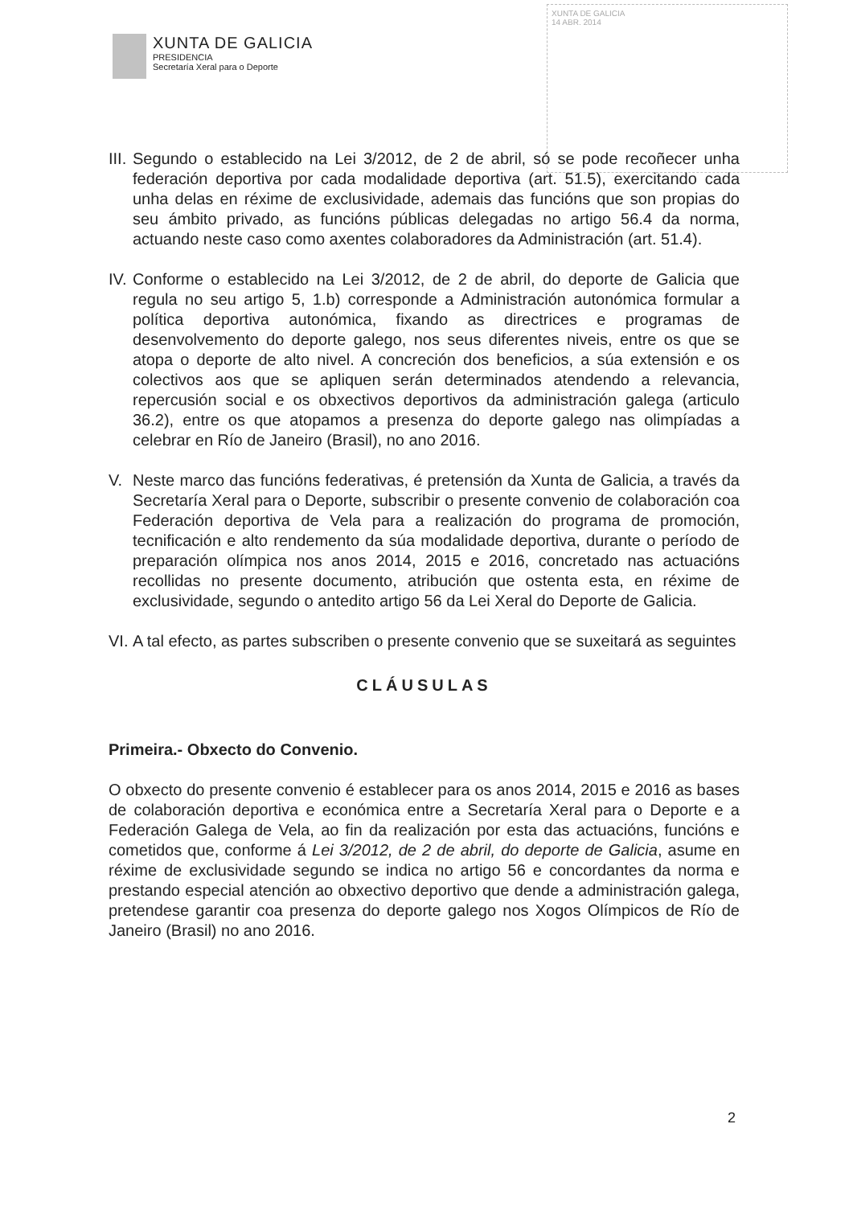XUNTA DE GALICIA
PRESIDENCIA
Secretaría Xeral para o Deporte
XUNTA DE GALICIA
14 ABR. 2014
III. Segundo o establecido na Lei 3/2012, de 2 de abril, só se pode recoñecer unha federación deportiva por cada modalidade deportiva (art. 51.5), exercitando cada unha delas en réxime de exclusividade, ademais das funcións que son propias do seu ámbito privado, as funcións públicas delegadas no artigo 56.4 da norma, actuando neste caso como axentes colaboradores da Administración (art. 51.4).
IV. Conforme o establecido na Lei 3/2012, de 2 de abril, do deporte de Galicia que regula no seu artigo 5, 1.b) corresponde a Administración autonómica formular a política deportiva autonómica, fixando as directrices e programas de desenvolvemento do deporte galego, nos seus diferentes niveis, entre os que se atopa o deporte de alto nivel. A concreción dos beneficios, a súa extensión e os colectivos aos que se apliquen serán determinados atendendo a relevancia, repercusión social e os obxectivos deportivos da administración galega (articulo 36.2), entre os que atopamos a presenza do deporte galego nas olimpíadas a celebrar en Río de Janeiro (Brasil), no ano 2016.
V. Neste marco das funcións federativas, é pretensión da Xunta de Galicia, a través da Secretaría Xeral para o Deporte, subscribir o presente convenio de colaboración coa Federación deportiva de Vela para a realización do programa de promoción, tecnificación e alto rendemento da súa modalidade deportiva, durante o período de preparación olímpica nos anos 2014, 2015 e 2016, concretado nas actuacións recollidas no presente documento, atribución que ostenta esta, en réxime de exclusividade, segundo o antedito artigo 56 da Lei Xeral do Deporte de Galicia.
VI. A tal efecto, as partes subscriben o presente convenio que se suxeitará as seguintes
CLÁUSULAS
Primeira.- Obxecto do Convenio.
O obxecto do presente convenio é establecer para os anos 2014, 2015 e 2016 as bases de colaboración deportiva e económica entre a Secretaría Xeral para o Deporte e a Federación Galega de Vela, ao fin da realización por esta das actuacións, funcións e cometidos que, conforme á Lei 3/2012, de 2 de abril, do deporte de Galicia, asume en réxime de exclusividade segundo se indica no artigo 56 e concordantes da norma e prestando especial atención ao obxectivo deportivo que dende a administración galega, pretendese garantir coa presenza do deporte galego nos Xogos Olímpicos de Río de Janeiro (Brasil) no ano 2016.
2